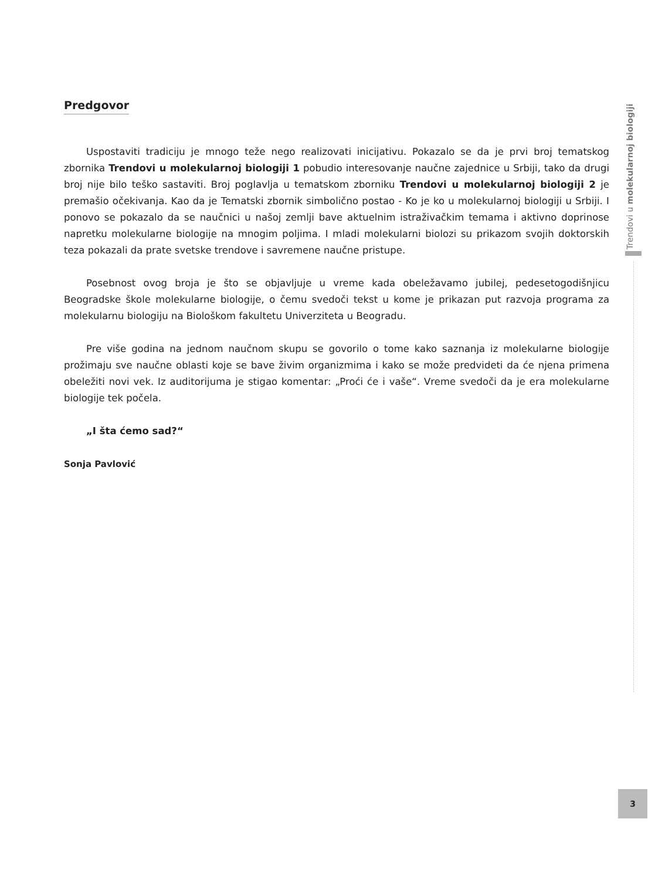Predgovor
Uspostaviti tradiciju je mnogo teže nego realizovati inicijativu. Pokazalo se da je prvi broj tematskog zbornika Trendovi u molekularnoj biologiji 1 pobudio interesovanje naučne zajednice u Srbiji, tako da drugi broj nije bilo teško sastaviti. Broj poglavlja u tematskom zborniku Trendovi u molekularnoj biologiji 2 je premašio očekivanja. Kao da je Tematski zbornik simbolično postao - Ko je ko u molekularnoj biologiji u Srbiji. I ponovo se pokazalo da se naučnici u našoj zemlji bave aktuelnim istraživačkim temama i aktivno doprinose napretku molekularne biologije na mnogim poljima. I mladi molekularni biolozi su prikazom svojih doktorskih teza pokazali da prate svetske trendove i savremene naučne pristupe.
Posebnost ovog broja je što se objavljuje u vreme kada obeležavamo jubilej, pedesetogodišnjicu Beogradske škole molekularne biologije, o čemu svedoči tekst u kome je prikazan put razvoja programa za molekularnu biologiju na Biološkom fakultetu Univerziteta u Beogradu.
Pre više godina na jednom naučnom skupu se govorilo o tome kako saznanja iz molekularne biologije prožimaju sve naučne oblasti koje se bave živim organizmima i kako se može predvideti da će njena primena obeležiti novi vek. Iz auditorijuma je stigao komentar: „Proći će i vaše“. Vreme svedoči da je era molekularne biologije tek počela.
„I šta ćemo sad?“
Sonja Pavlović
Trendovi u molekularnoj biologiji
3